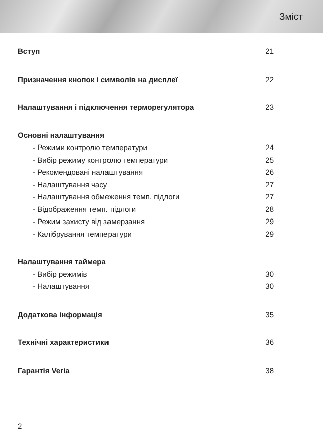Зміст
Вступ 21
Призначення кнопок і символів на дисплеї 22
Налаштування і підключення терморегулятора 23
Основні налаштування
- Режими контролю температури 24
- Вибір режиму контролю температури 25
- Рекомендовані налаштування 26
- Налаштування часу 27
- Налаштування обмеження темп. підлоги 27
- Відображення темп. підлоги 28
- Режим захисту від замерзання 29
- Калібрування температури 29
Налаштування таймера
- Вибір режимів 30
- Налаштування 30
Додаткова інформація 35
Технічні характеристики 36
Гарантія Veria 38
2